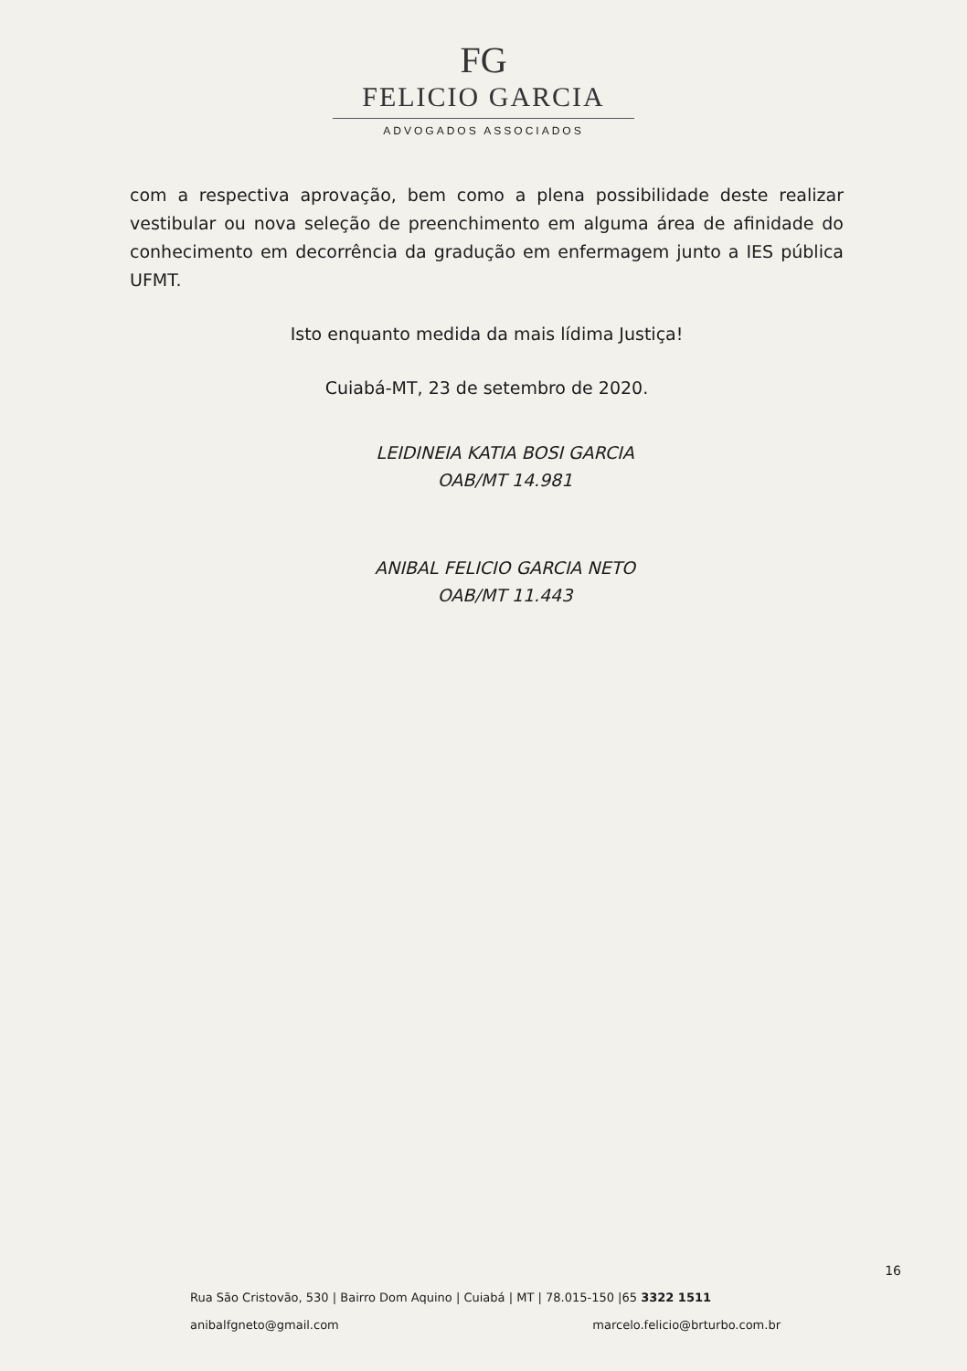FG
FELICIO GARCIA
ADVOGADOS ASSOCIADOS
com a respectiva aprovação, bem como a plena possibilidade deste realizar vestibular ou nova seleção de preenchimento em alguma área de afinidade do conhecimento em decorrência da gradução em enfermagem junto a IES pública UFMT.
Isto enquanto medida da mais lídima Justiça!
Cuiabá-MT, 23 de setembro de 2020.
LEIDINEIA KATIA BOSI GARCIA
OAB/MT 14.981
ANIBAL FELICIO GARCIA NETO
OAB/MT 11.443
16
Rua São Cristovão, 530 | Bairro Dom Aquino | Cuiabá | MT | 78.015-150 |65 3322 1511
anibalfgneto@gmail.com marcelo.felicio@brturbo.com.br